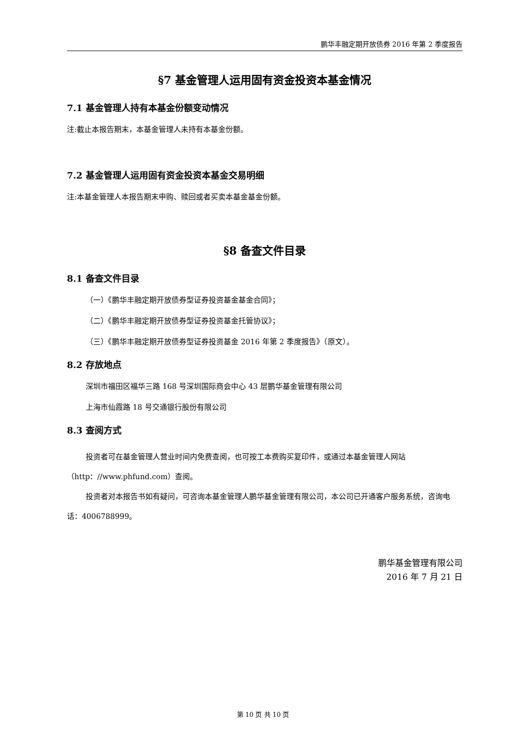鹏华丰融定期开放债券 2016 年第 2 季度报告
§7 基金管理人运用固有资金投资本基金情况
7.1 基金管理人持有本基金份额变动情况
注:截止本报告期末，本基金管理人未持有本基金份额。
7.2 基金管理人运用固有资金投资本基金交易明细
注:本基金管理人本报告期末申购、赎回或者买卖本基金基金份额。
§8 备查文件目录
8.1 备查文件目录
（一）《鹏华丰融定期开放债券型证券投资基金基金合同》；
（二）《鹏华丰融定期开放债券型证券投资基金托管协议》；
（三）《鹏华丰融定期开放债券型证券投资基金 2016 年第 2 季度报告》（原文）。
8.2 存放地点
深圳市福田区福华三路 168 号深圳国际商会中心 43 层鹏华基金管理有限公司
上海市仙霞路 18 号交通银行股份有限公司
8.3 查阅方式
投资者可在基金管理人营业时间内免费查阅，也可按工本费购买复印件，或通过本基金管理人网站（http：//www.phfund.com）查阅。
投资者对本报告书如有疑问，可咨询本基金管理人鹏华基金管理有限公司，本公司已开通客户服务系统，咨询电话：4006788999。
鹏华基金管理有限公司
2016 年 7 月 21 日
第 10 页 共 10 页